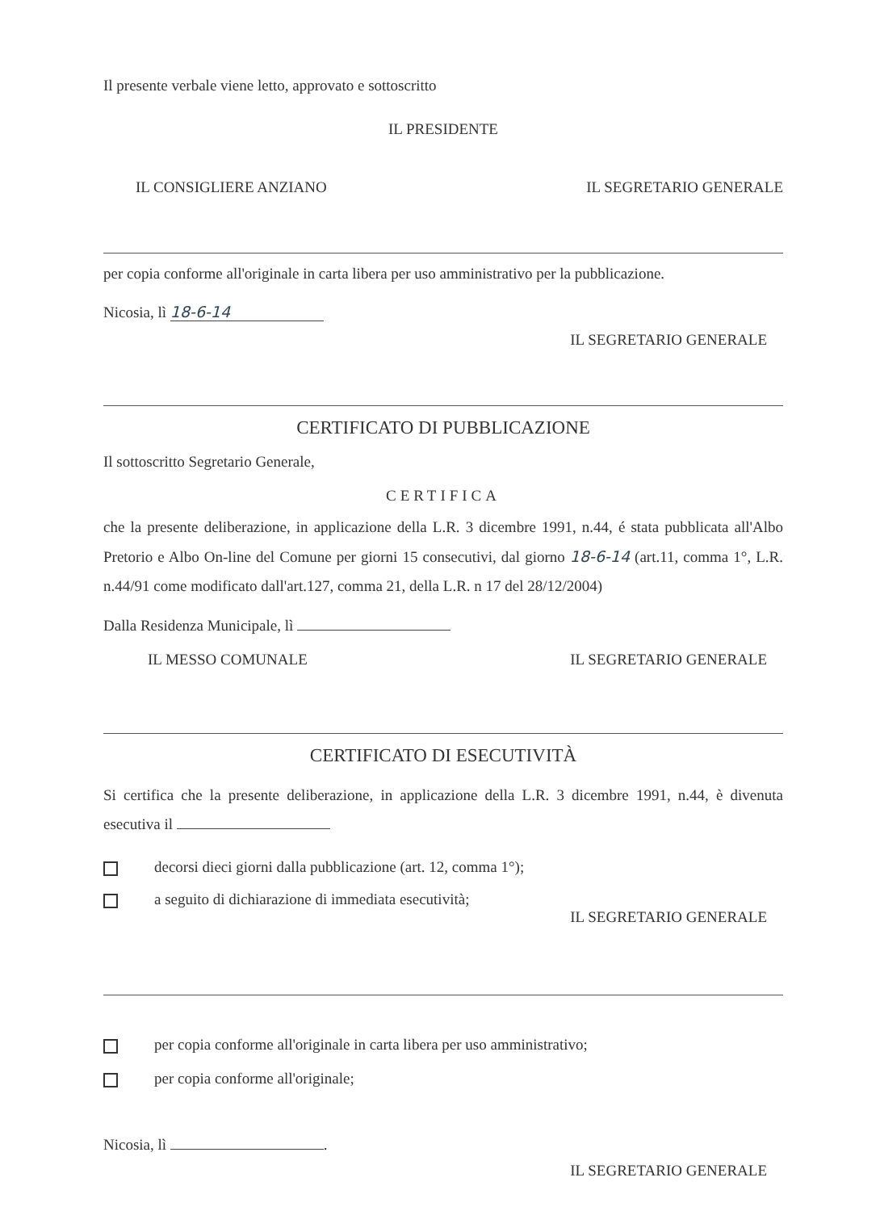Il presente verbale viene letto, approvato e sottoscritto
IL PRESIDENTE
IL CONSIGLIERE ANZIANO IL SEGRETARIO GENERALE
per copia conforme all'originale in carta libera per uso amministrativo per la pubblicazione.
Nicosia, lì 18-6-14
IL SEGRETARIO GENERALE
CERTIFICATO DI PUBBLICAZIONE
Il sottoscritto Segretario Generale,
CERTIFICA
che la presente deliberazione, in applicazione della L.R. 3 dicembre 1991, n.44, é stata pubblicata all'Albo Pretorio e Albo On-line del Comune per giorni 15 consecutivi, dal giorno 18-6-14 (art.11, comma 1°, L.R. n.44/91 come modificato dall'art.127, comma 21, della L.R. n 17 del 28/12/2004)
Dalla Residenza Municipale, lì
IL MESSO COMUNALE IL SEGRETARIO GENERALE
CERTIFICATO DI ESECUTIVITÀ
Si certifica che la presente deliberazione, in applicazione della L.R. 3 dicembre 1991, n.44, è divenuta esecutiva il
decorsi dieci giorni dalla pubblicazione (art. 12, comma 1°);
a seguito di dichiarazione di immediata esecutività;
IL SEGRETARIO GENERALE
per copia conforme all'originale in carta libera per uso amministrativo;
per copia conforme all'originale;
Nicosia, lì .
IL SEGRETARIO GENERALE